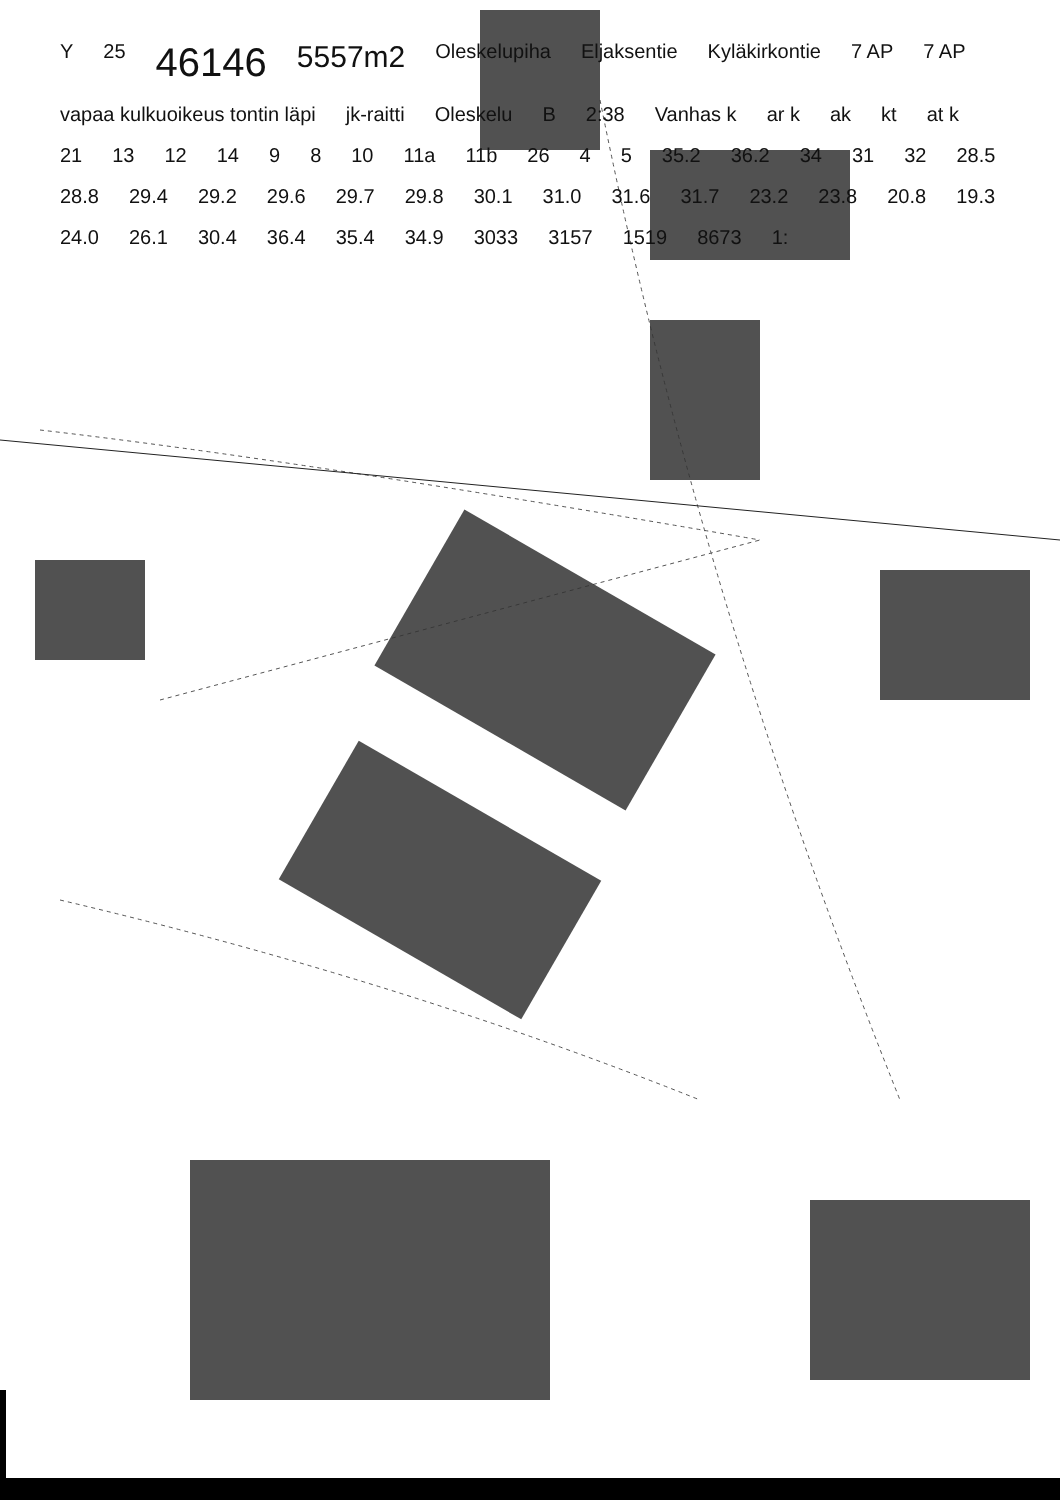Y 25 46146 5557m2 Oleskelupiha Eljaksentie Kyläkirkontie 7 AP 7 AP vapaa kulkuoikeus tontin läpi jk-raitti Oleskelu B 2:38 Vanhas k ar k ak kt at k 21 13 12 14 9 8 10 11a 11b 26 4 5 35.2 36.2 34 31 32 28.5 28.8 29.4 29.2 29.6 29.7 29.8 30.1 31.0 31.6 31.7 23.2 23.8 20.8 19.3 24.0 26.1 30.4 36.4 35.4 34.9 3033 3157 1519 8673 1: